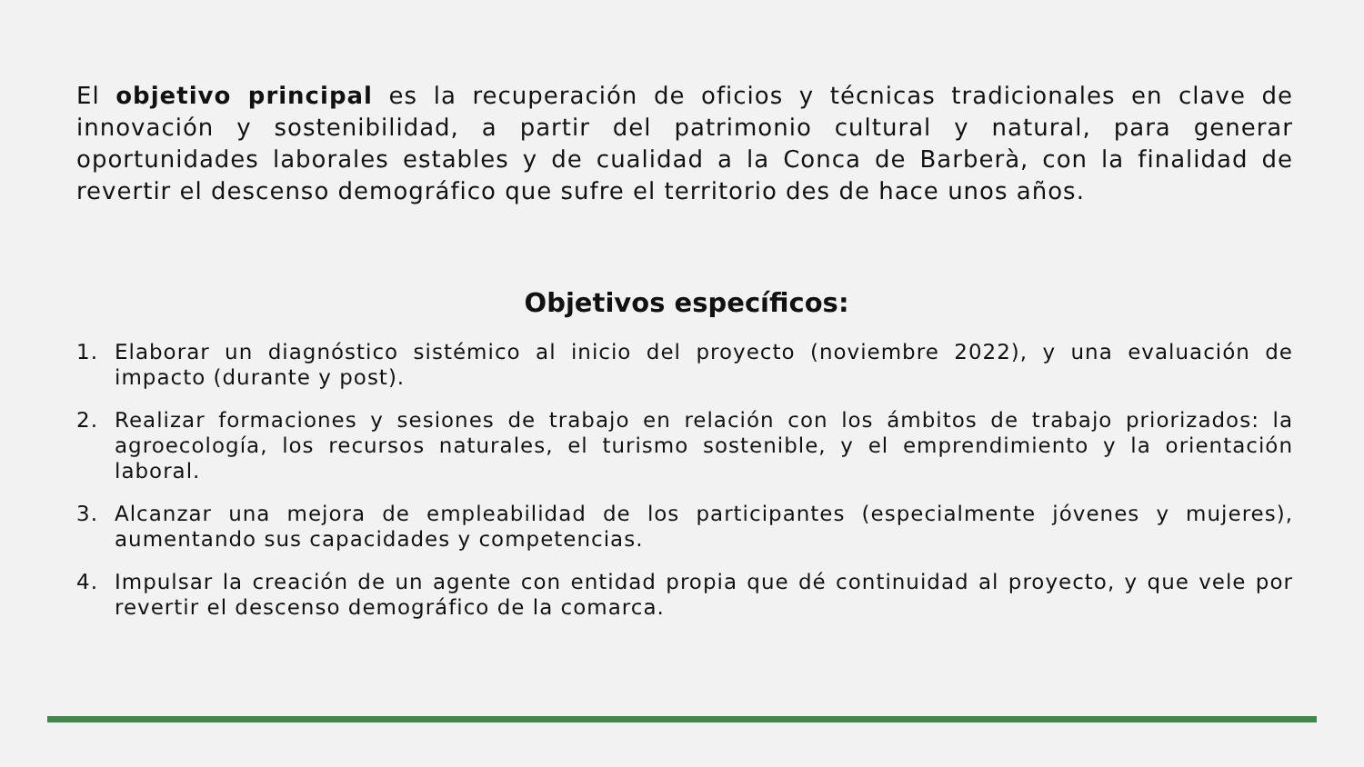El objetivo principal es la recuperación de oficios y técnicas tradicionales en clave de innovación y sostenibilidad, a partir del patrimonio cultural y natural, para generar oportunidades laborales estables y de cualidad a la Conca de Barberà, con la finalidad de revertir el descenso demográfico que sufre el territorio des de hace unos años.
Objetivos específicos:
1. Elaborar un diagnóstico sistémico al inicio del proyecto (noviembre 2022), y una evaluación de impacto (durante y post).
2. Realizar formaciones y sesiones de trabajo en relación con los ámbitos de trabajo priorizados: la agroecología, los recursos naturales, el turismo sostenible, y el emprendimiento y la orientación laboral.
3. Alcanzar una mejora de empleabilidad de los participantes (especialmente jóvenes y mujeres), aumentando sus capacidades y competencias.
4. Impulsar la creación de un agente con entidad propia que dé continuidad al proyecto, y que vele por revertir el descenso demográfico de la comarca.